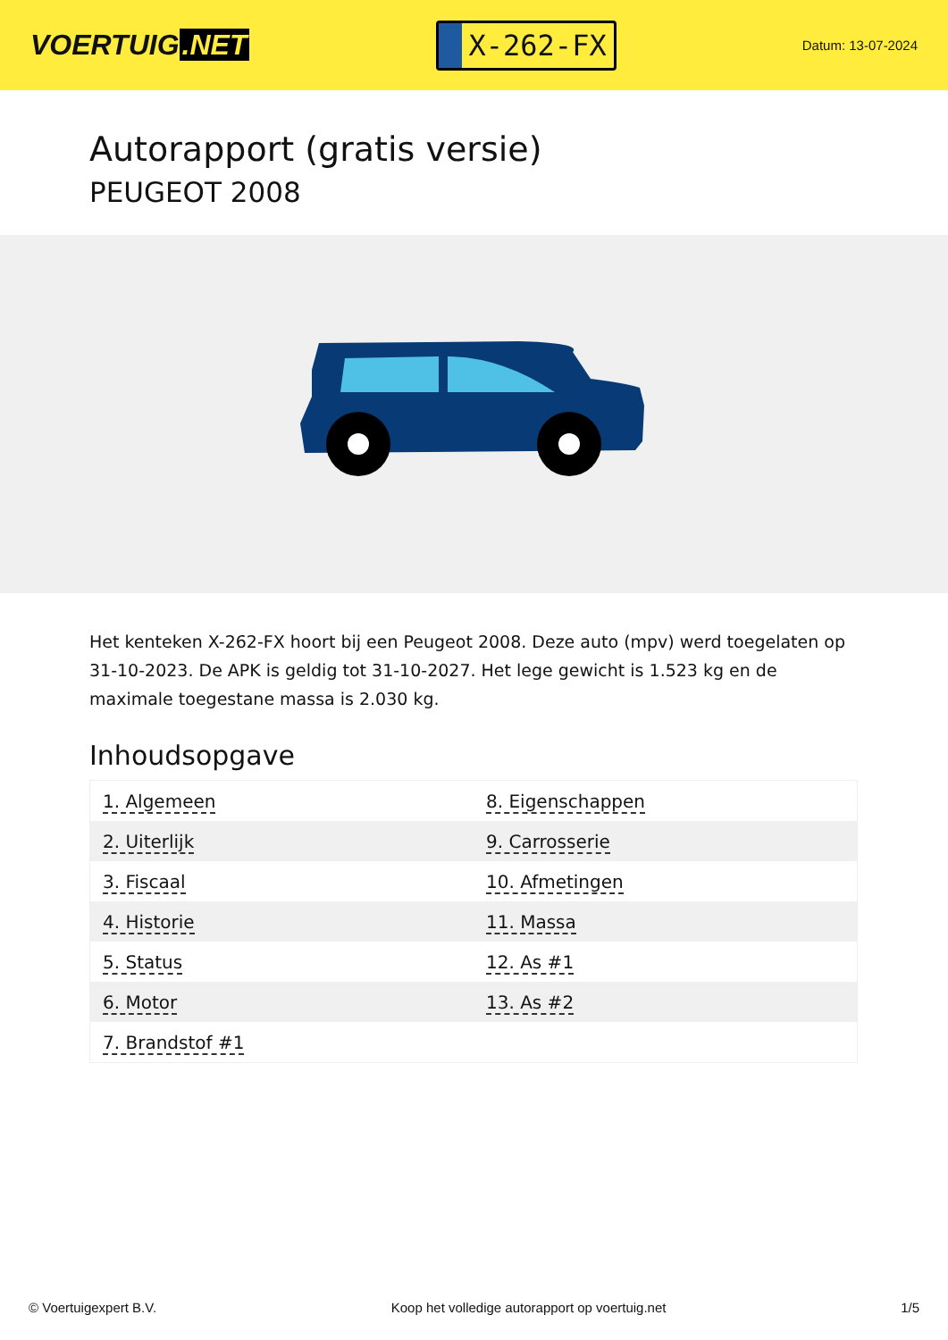VOERTUIG.NET
X-262-FX
Datum: 13-07-2024
Autorapport (gratis versie)
PEUGEOT 2008
Het kenteken X-262-FX hoort bij een Peugeot 2008. Deze auto (mpv) werd toegelaten op 31-10-2023. De APK is geldig tot 31-10-2027. Het lege gewicht is 1.523 kg en de maximale toegestane massa is 2.030 kg.
Inhoudsopgave
| 1. Algemeen | 8. Eigenschappen |
| 2. Uiterlijk | 9. Carrosserie |
| 3. Fiscaal | 10. Afmetingen |
| 4. Historie | 11. Massa |
| 5. Status | 12. As #1 |
| 6. Motor | 13. As #2 |
| 7. Brandstof #1 | |
© Voertuigexpert B.V. Koop het volledige autorapport op voertuig.net 1/5